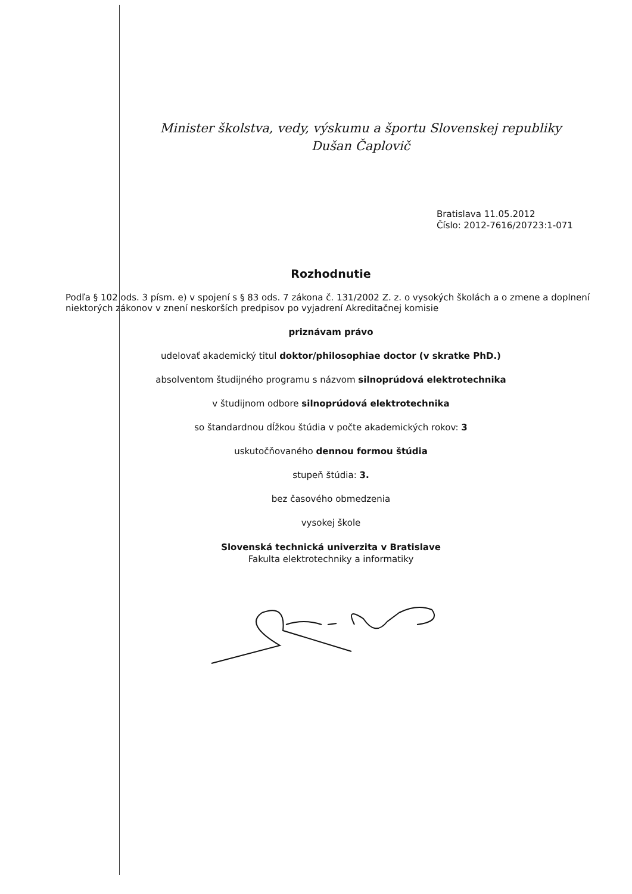Minister školstva, vedy, výskumu a športu Slovenskej republiky
Dušan Čaplovič
Bratislava 11.05.2012
Číslo: 2012-7616/20723:1-071
Rozhodnutie
Podľa § 102 ods. 3 písm. e) v spojení s § 83 ods. 7 zákona č. 131/2002 Z. z. o vysokých školách a o zmene a doplnení niektorých zákonov v znení neskorších predpisov po vyjadrení Akreditačnej komisie
priznávam právo
udelovať akademický titul doktor/philosophiae doctor (v skratke PhD.)
absolventom študijného programu s názvom silnoprúdová elektrotechnika
v študijnom odbore silnoprúdová elektrotechnika
so štandardnou dĺžkou štúdia v počte akademických rokov: 3
uskutočňovaného dennou formou štúdia
stupeň štúdia: 3.
bez časového obmedzenia
vysokej škole
Slovenská technická univerzita v Bratislave
Fakulta elektrotechniky a informatiky